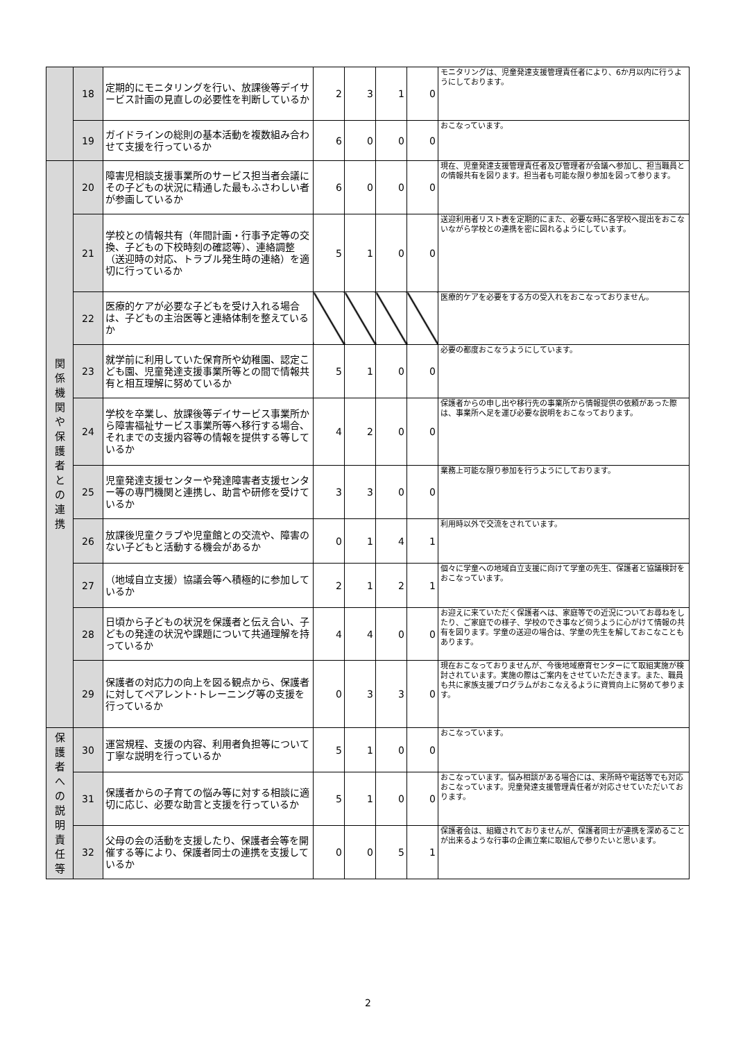| | 18 | 定期的にモニタリングを行い、放課後等デイサービス計画の見直しの必要性を判断しているか | 2 | 3 | 1 | 0 | モニタリングは、児童発達支援管理責任者により、6か月以内に行うようにしております。 |
| | 19 | ガイドラインの総則の基本活動を複数組み合わせて支援を行っているか | 6 | 0 | 0 | 0 | おこなっています。 |
| 関 係 機 関 や 保 護 者 と の 連 携 | 20 | 障害児相談支援事業所のサービス担当者会議にその子どもの状況に精通した最もふさわしい者が参画しているか | 6 | 0 | 0 | 0 | 現在、児童発達支援管理責任者及び管理者が会議へ参加し、担当職員との情報共有を図ります。担当者も可能な限り参加を図って参ります。 |
| | 21 | 学校との情報共有（年間計画・行事予定等の交換、子どもの下校時刻の確認等）、連絡調整（送迎時の対応、トラブル発生時の連絡）を適切に行っているか | 5 | 1 | 0 | 0 | 送迎利用者リスト表を定期的にまた、必要な時に各学校へ提出をおこないながら学校との連携を密に図れるようにしています。 |
| | 22 | 医療的ケアが必要な子どもを受け入れる場合は、子どもの主治医等と連絡体制を整えているか | | | | | 医療的ケアを必要をする方の受入れをおこなっておりません。 |
| | 23 | 就学前に利用していた保育所や幼稚園、認定こども園、児童発達支援事業所等との間で情報共有と相互理解に努めているか | 5 | 1 | 0 | 0 | 必要の都度おこなうようにしています。 |
| | 24 | 学校を卒業し、放課後等デイサービス事業所から障害福祉サービス事業所等へ移行する場合、それまでの支援内容等の情報を提供する等しているか | 4 | 2 | 0 | 0 | 保護者からの申し出や移行先の事業所から情報提供の依頼があった際は、事業所へ足を運び必要な説明をおこなっております。 |
| | 25 | 児童発達支援センターや発達障害者支援センター等の専門機関と連携し、助言や研修を受けているか | 3 | 3 | 0 | 0 | 業務上可能な限り参加を行うようにしております。 |
| | 26 | 放課後児童クラブや児童館との交流や、障害のない子どもと活動する機会があるか | 0 | 1 | 4 | 1 | 利用時以外で交流をされています。 |
| | 27 | （地域自立支援）協議会等へ積極的に参加しているか | 2 | 1 | 2 | 1 | 個々に学童への地域自立支援に向けて学童の先生、保護者と協議検討をおこなっています。 |
| | 28 | 日頃から子どもの状況を保護者と伝え合い、子どもの発達の状況や課題について共通理解を持っているか | 4 | 4 | 0 | 0 | お迎えに来ていただく保護者へは、家庭等での近況についてお尋ねをしたり、ご家庭での様子、学校のでき事など伺うように心がけて情報の共有を図ります。学童の送迎の場合は、学童の先生を解しておこなこともあります。 |
| | 29 | 保護者の対応力の向上を図る観点から、保護者に対してペアレント･トレーニング等の支援を行っているか | 0 | 3 | 3 | 0 | 現在おこなっておりませんが、今後地域療育センターにて取組実施が検討されています。実施の際はご案内をさせていただきます。また、職員も共に家族支援プログラムがおこなえるように資質向上に努めて参ります。 |
| 保 護 者 へ の 説 明 責 任 等 | 30 | 運営規程、支援の内容、利用者負担等について丁寧な説明を行っているか | 5 | 1 | 0 | 0 | おこなっています。 |
| | 31 | 保護者からの子育ての悩み等に対する相談に適切に応じ、必要な助言と支援を行っているか | 5 | 1 | 0 | 0 | おこなっています。悩み相談がある場合には、来所時や電話等でも対応おこなっています。児童発達支援管理責任者が対応させていただいております。 |
| | 32 | 父母の会の活動を支援したり、保護者会等を開催する等により、保護者同士の連携を支援しているか | 0 | 0 | 5 | 1 | 保護者会は、組織されておりませんが、保護者同士が連携を深めることが出来るような行事の企画立案に取組んで参りたいと思います。 |
2